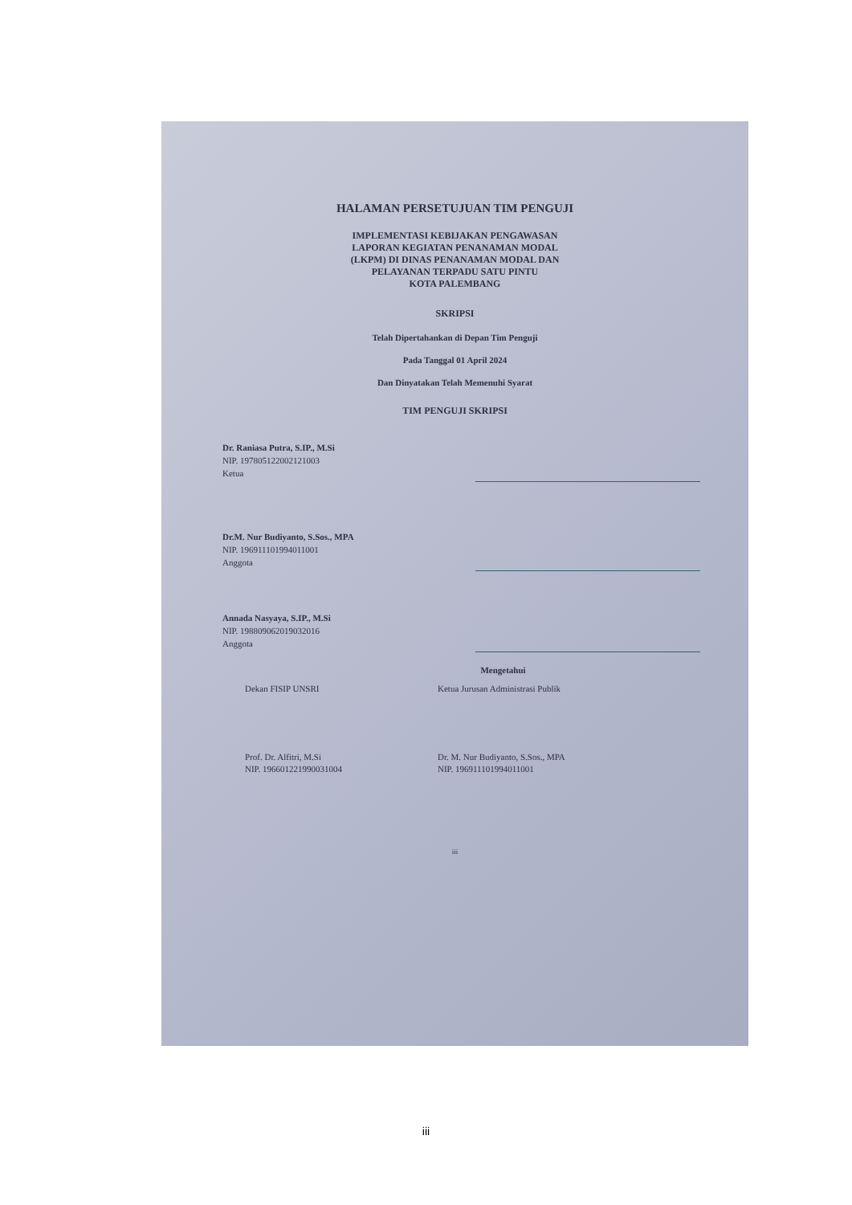HALAMAN PERSETUJUAN TIM PENGUJI
IMPLEMENTASI KEBIJAKAN PENGAWASAN
LAPORAN KEGIATAN PENANAMAN MODAL
(LKPM) DI DINAS PENANAMAN MODAL DAN
PELAYANAN TERPADU SATU PINTU
KOTA PALEMBANG
SKRIPSI
Telah Dipertahankan di Depan Tim Penguji
Pada Tanggal 01 April 2024
Dan Dinyatakan Telah Memenuhi Syarat
TIM PENGUJI SKRIPSI
Dr. Raniasa Putra, S.IP., M.Si
NIP. 197805122002121003
Ketua
Dr.M. Nur Budiyanto, S.Sos., MPA
NIP. 196911101994011001
Anggota
Annada Nasyaya, S.IP., M.Si
NIP. 198809062019032016
Anggota
Mengetahui
Dekan FISIP UNSRI Ketua Jurusan Administrasi Publik
Prof. Dr. Alfitri, M.Si
NIP. 196601221990031004
Dr. M. Nur Budiyanto, S.Sos., MPA
NIP. 196911101994011001
iii
iii